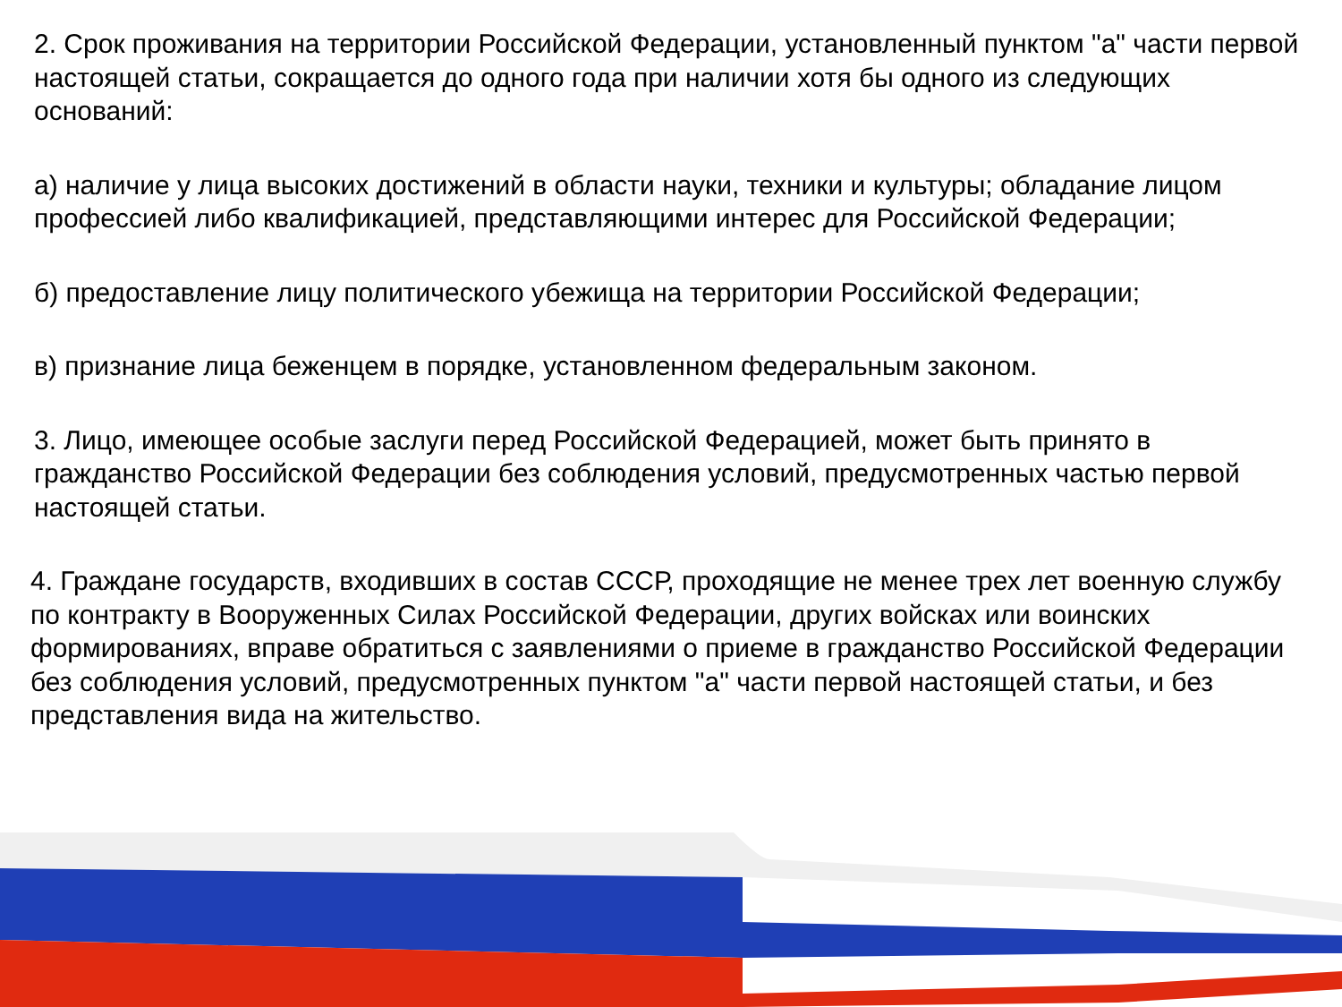2. Срок проживания на территории Российской Федерации, установленный пунктом "а" части первой настоящей статьи, сокращается до одного года при наличии хотя бы одного из следующих оснований:
а) наличие у лица высоких достижений в области науки, техники и культуры; обладание лицом профессией либо квалификацией, представляющими интерес для Российской Федерации;
б) предоставление лицу политического убежища на территории Российской Федерации;
в) признание лица беженцем в порядке, установленном федеральным законом.
3. Лицо, имеющее особые заслуги перед Российской Федерацией, может быть принято в гражданство Российской Федерации без соблюдения условий, предусмотренных частью первой настоящей статьи.
4. Граждане государств, входивших в состав СССР, проходящие не менее трех лет военную службу по контракту в Вооруженных Силах Российской Федерации, других войсках или воинских формированиях, вправе обратиться с заявлениями о приеме в гражданство Российской Федерации без соблюдения условий, предусмотренных пунктом "а" части первой настоящей статьи, и без представления вида на жительство.